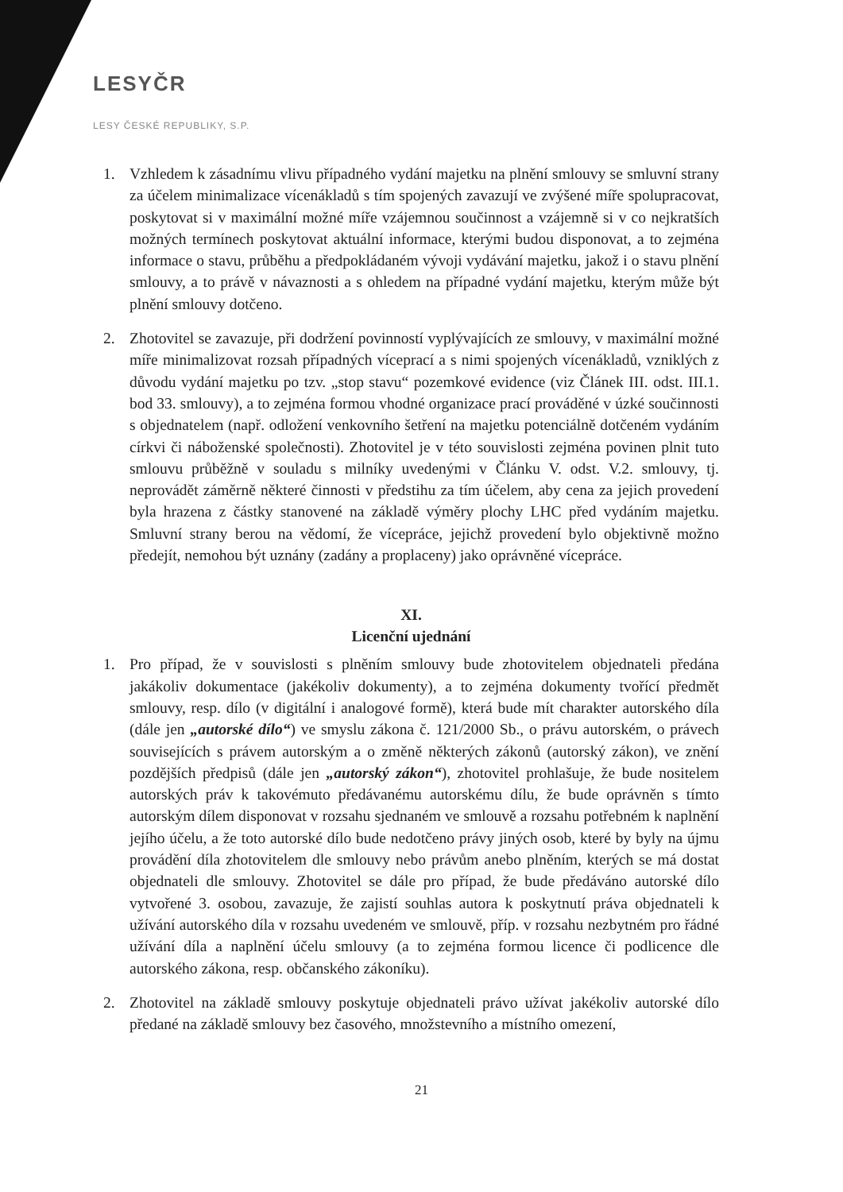LESYČR
LESY ČESKÉ REPUBLIKY, S.P.
1. Vzhledem k zásadnímu vlivu případného vydání majetku na plnění smlouvy se smluvní strany za účelem minimalizace vícenákladů s tím spojených zavazují ve zvýšené míře spolupracovat, poskytovat si v maximální možné míře vzájemnou součinnost a vzájemně si v co nejkratších možných termínech poskytovat aktuální informace, kterými budou disponovat, a to zejména informace o stavu, průběhu a předpokládaném vývoji vydávání majetku, jakož i o stavu plnění smlouvy, a to právě v návaznosti a s ohledem na případné vydání majetku, kterým může být plnění smlouvy dotčeno.
2. Zhotovitel se zavazuje, při dodržení povinností vyplývajících ze smlouvy, v maximální možné míře minimalizovat rozsah případných víceprací a s nimi spojených vícenákladů, vzniklých z důvodu vydání majetku po tzv. „stop stavu“ pozemkové evidence (viz Článek III. odst. III.1. bod 33. smlouvy), a to zejména formou vhodné organizace prací prováděné v úzké součinnosti s objednatelem (např. odložení venkovního šetření na majetku potenciálně dotčeném vydáním církvi či náboženské společnosti). Zhotovitel je v této souvislosti zejména povinen plnit tuto smlouvu průběžně v souladu s milníky uvedenými v Článku V. odst. V.2. smlouvy, tj. neprovádět záměrně některé činnosti v předstihu za tím účelem, aby cena za jejich provedení byla hrazena z částky stanovené na základě výměry plochy LHC před vydáním majetku. Smluvní strany berou na vědomí, že vícepráce, jejichž provedení bylo objektivně možno předejít, nemohou být uznány (zadány a proplaceny) jako oprávněné vícepráce.
XI.
Licenční ujednání
1. Pro případ, že v souvislosti s plněním smlouvy bude zhotovitelem objednateli předána jakákoliv dokumentace (jakékoliv dokumenty), a to zejména dokumenty tvořící předmět smlouvy, resp. dílo (v digitální i analogové formě), která bude mít charakter autorského díla (dále jen „autorské dílo“) ve smyslu zákona č. 121/2000 Sb., o právu autorském, o právech souvisejících s právem autorským a o změně některých zákonů (autorský zákon), ve znění pozdějších předpisů (dále jen „autorský zákon“), zhotovitel prohlašuje, že bude nositelem autorských práv k takovémuto předávanému autorskému dílu, že bude oprávněn s tímto autorským dílem disponovat v rozsahu sjednaném ve smlouvě a rozsahu potřebném k naplnění jejího účelu, a že toto autorské dílo bude nedotčeno právy jiných osob, které by byly na újmu provádění díla zhotovitelem dle smlouvy nebo právům anebo plněním, kterých se má dostat objednateli dle smlouvy. Zhotovitel se dále pro případ, že bude předáváno autorské dílo vytvořené 3. osobou, zavazuje, že zajistí souhlas autora k poskytnutí práva objednateli k užívání autorského díla v rozsahu uvedeném ve smlouvě, příp. v rozsahu nezbytném pro řádné užívání díla a naplnění účelu smlouvy (a to zejména formou licence či podlicence dle autorského zákona, resp. občanského zákoníku).
2. Zhotovitel na základě smlouvy poskytuje objednateli právo užívat jakékoliv autorské dílo předané na základě smlouvy bez časového, množstevního a místního omezení,
21